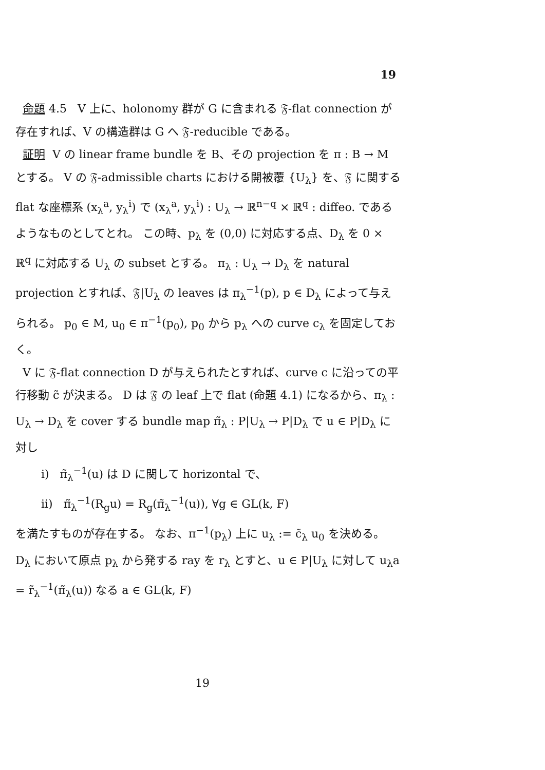19
命題 4.5 V 上に、holonomy 群が G に含まれる 𝔉-flat connection が存在すれば、V の構造群は G へ 𝔉-reducible である。
証明 V の linear frame bundle を B、その projection を π : B → M とする。 V の 𝔉-admissible charts における開被覆 {U<sub>λ</sub>} を、𝔉 に関する flat な座標系 (x<sub>λ</sub><sup>a</sup>, y<sub>λ</sub><sup>i</sup>) で (x<sub>λ</sub><sup>a</sup>, y<sub>λ</sub><sup>i</sup>) : U<sub>λ</sub> → ℝ<sup>n−q</sup> × ℝ<sup>q</sup> : diffeo. であるようなものとしてとれ。 この時、p<sub>λ</sub> を (0,0) に対応する点、D<sub>λ</sub> を 0 × ℝ<sup>q</sup> に対応する U<sub>λ</sub> の subset とする。 π<sub>λ</sub> : U<sub>λ</sub> → D<sub>λ</sub> を natural projection とすれば、𝔉|U<sub>λ</sub> の leaves は π<sub>λ</sub><sup>−1</sup>(p), p ∈ D<sub>λ</sub> によって与えられる。 p<sub>0</sub> ∈ M, u<sub>0</sub> ∈ π<sup>−1</sup>(p<sub>0</sub>), p<sub>0</sub> から p<sub>λ</sub> への curve c<sub>λ</sub> を固定しておく。
V に 𝔉-flat connection D が与えられたとすれば、curve c に沿っての平行移動 c̃ が決まる。 D は 𝔉 の leaf 上で flat (命題 4.1) になるから、π<sub>λ</sub> : U<sub>λ</sub> → D<sub>λ</sub> を cover する bundle map π̃<sub>λ</sub> : P|U<sub>λ</sub> → P|D<sub>λ</sub> で u ∈ P|D<sub>λ</sub> に対し
i) π̃<sub>λ</sub><sup>−1</sup>(u) は D に関して horizontal で、
ii) π̃<sub>λ</sub><sup>−1</sup>(R<sub>g</sub>u) = R<sub>g</sub>(π̃<sub>λ</sub><sup>−1</sup>(u)), ∀g ∈ GL(k, F)
を満たすものが存在する。 なお、π<sup>−1</sup>(p<sub>λ</sub>) 上に u<sub>λ</sub> := c̃<sub>λ</sub> u<sub>0</sub> を決める。 D<sub>λ</sub> において原点 p<sub>λ</sub> から発する ray を r<sub>λ</sub> とすと、u ∈ P|U<sub>λ</sub> に対して u<sub>λ</sub>a = r̃<sub>λ</sub><sup>−1</sup>(π̃<sub>λ</sub>(u)) なる a ∈ GL(k, F)
19